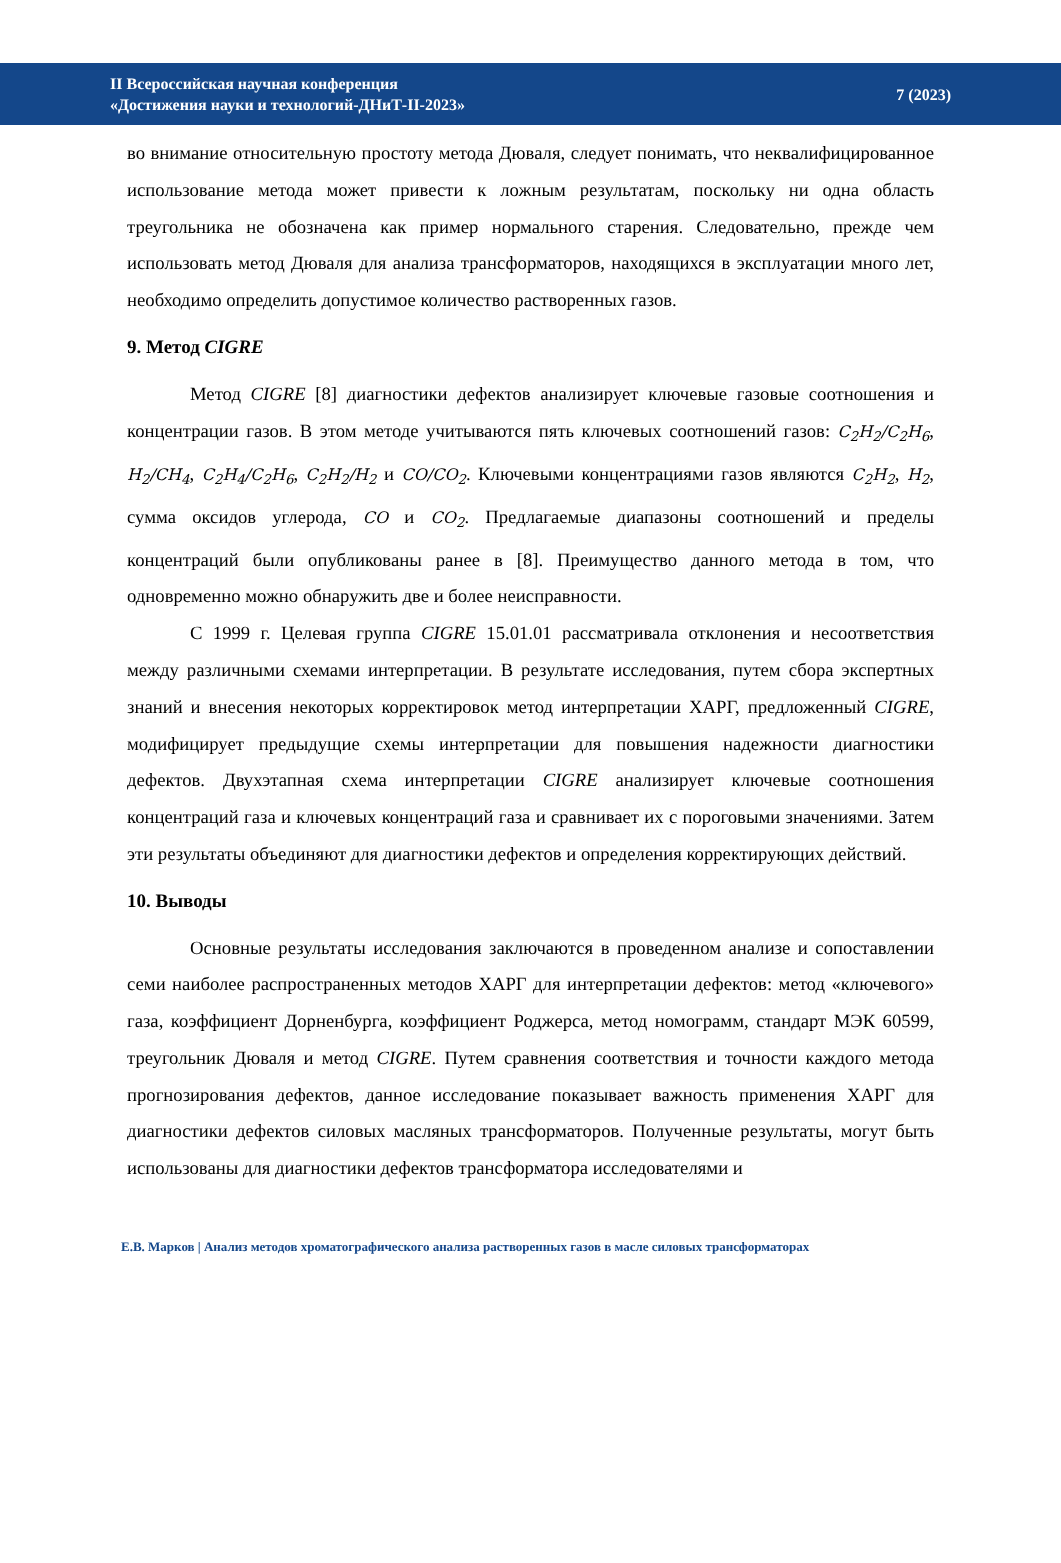II Всероссийская научная конференция
«Достижения науки и технологий-ДНиТ-II-2023»
7 (2023)
во внимание относительную простоту метода Дюваля, следует понимать, что неквалифицированное использование метода может привести к ложным результатам, поскольку ни одна область треугольника не обозначена как пример нормального старения. Следовательно, прежде чем использовать метод Дюваля для анализа трансформаторов, находящихся в эксплуатации много лет, необходимо определить допустимое количество растворенных газов.
9. Метод CIGRE
Метод CIGRE [8] диагностики дефектов анализирует ключевые газовые соотношения и концентрации газов. В этом методе учитываются пять ключевых соотношений газов: C<sub>2</sub>H<sub>2</sub>/C<sub>2</sub>H<sub>6</sub>, H<sub>2</sub>/CH<sub>4</sub>, C<sub>2</sub>H<sub>4</sub>/C<sub>2</sub>H<sub>6</sub>, C<sub>2</sub>H<sub>2</sub>/H<sub>2</sub> и CO/CO<sub>2</sub>. Ключевыми концентрациями газов являются C<sub>2</sub>H<sub>2</sub>, H<sub>2</sub>, сумма оксидов углерода, CO и CO<sub>2</sub>. Предлагаемые диапазоны соотношений и пределы концентраций были опубликованы ранее в [8]. Преимущество данного метода в том, что одновременно можно обнаружить две и более неисправности.
С 1999 г. Целевая группа CIGRE 15.01.01 рассматривала отклонения и несоответствия между различными схемами интерпретации. В результате исследования, путем сбора экспертных знаний и внесения некоторых корректировок метод интерпретации ХАРГ, предложенный CIGRE, модифицирует предыдущие схемы интерпретации для повышения надежности диагностики дефектов. Двухэтапная схема интерпретации CIGRE анализирует ключевые соотношения концентраций газа и ключевых концентраций газа и сравнивает их с пороговыми значениями. Затем эти результаты объединяют для диагностики дефектов и определения корректирующих действий.
10. Выводы
Основные результаты исследования заключаются в проведенном анализе и сопоставлении семи наиболее распространенных методов ХАРГ для интерпретации дефектов: метод «ключевого» газа, коэффициент Дорненбурга, коэффициент Роджерса, метод номограмм, стандарт МЭК 60599, треугольник Дюваля и метод CIGRE. Путем сравнения соответствия и точности каждого метода прогнозирования дефектов, данное исследование показывает важность применения ХАРГ для диагностики дефектов силовых масляных трансформаторов. Полученные результаты, могут быть использованы для диагностики дефектов трансформатора исследователями и
Е.В. Марков | Анализ методов хроматографического анализа растворенных газов в масле силовых трансформаторах